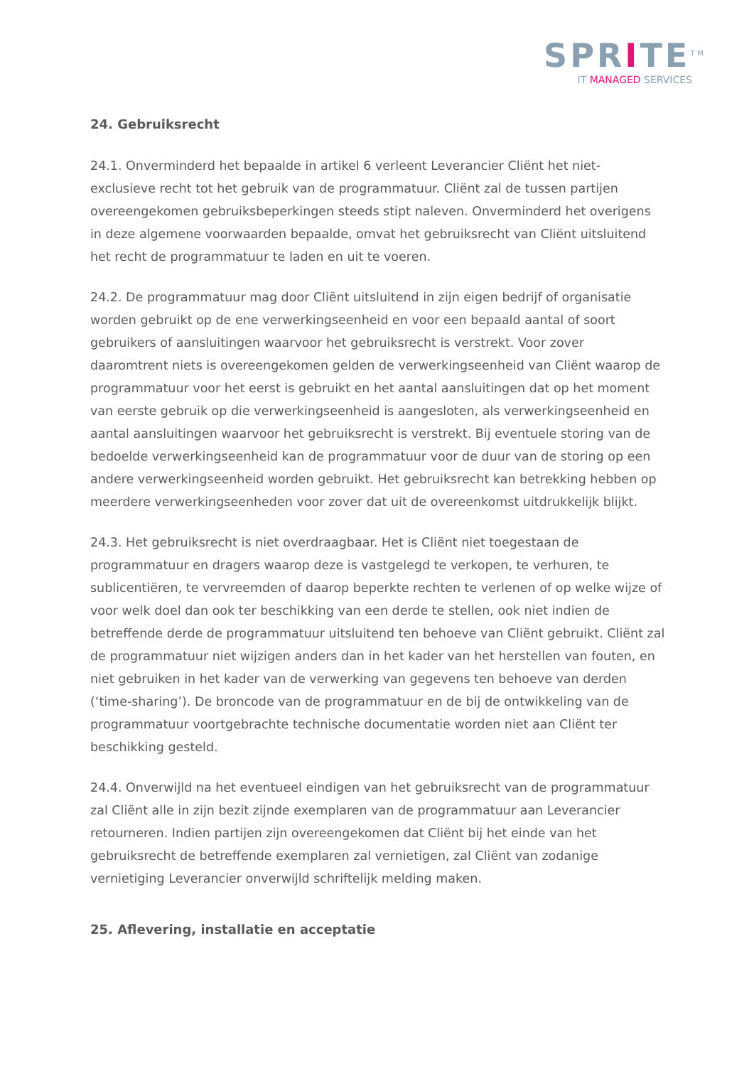SPRITE<sup>TM</sup>
IT MANAGED SERVICES
24. Gebruiksrecht
24.1. Onverminderd het bepaalde in artikel 6 verleent Leverancier Cliënt het niet-exclusieve recht tot het gebruik van de programmatuur. Cliënt zal de tussen partijen overeengekomen gebruiksbeperkingen steeds stipt naleven. Onverminderd het overigens in deze algemene voorwaarden bepaalde, omvat het gebruiksrecht van Cliënt uitsluitend het recht de programmatuur te laden en uit te voeren.
24.2. De programmatuur mag door Cliënt uitsluitend in zijn eigen bedrijf of organisatie worden gebruikt op de ene verwerkingseenheid en voor een bepaald aantal of soort gebruikers of aansluitingen waarvoor het gebruiksrecht is verstrekt. Voor zover daaromtrent niets is overeengekomen gelden de verwerkingseenheid van Cliënt waarop de programmatuur voor het eerst is gebruikt en het aantal aansluitingen dat op het moment van eerste gebruik op die verwerkingseenheid is aangesloten, als verwerkingseenheid en aantal aansluitingen waarvoor het gebruiksrecht is verstrekt. Bij eventuele storing van de bedoelde verwerkingseenheid kan de programmatuur voor de duur van de storing op een andere verwerkingseenheid worden gebruikt. Het gebruiksrecht kan betrekking hebben op meerdere verwerkingseenheden voor zover dat uit de overeenkomst uitdrukkelijk blijkt.
24.3. Het gebruiksrecht is niet overdraagbaar. Het is Cliënt niet toegestaan de programmatuur en dragers waarop deze is vastgelegd te verkopen, te verhuren, te sublicentiëren, te vervreemden of daarop beperkte rechten te verlenen of op welke wijze of voor welk doel dan ook ter beschikking van een derde te stellen, ook niet indien de betreffende derde de programmatuur uitsluitend ten behoeve van Cliënt gebruikt. Cliënt zal de programmatuur niet wijzigen anders dan in het kader van het herstellen van fouten, en niet gebruiken in het kader van de verwerking van gegevens ten behoeve van derden (‘time-sharing’). De broncode van de programmatuur en de bij de ontwikkeling van de programmatuur voortgebrachte technische documentatie worden niet aan Cliënt ter beschikking gesteld.
24.4. Onverwijld na het eventueel eindigen van het gebruiksrecht van de programmatuur zal Cliënt alle in zijn bezit zijnde exemplaren van de programmatuur aan Leverancier retourneren. Indien partijen zijn overeengekomen dat Cliënt bij het einde van het gebruiksrecht de betreffende exemplaren zal vernietigen, zal Cliënt van zodanige vernietiging Leverancier onverwijld schriftelijk melding maken.
25. Aflevering, installatie en acceptatie